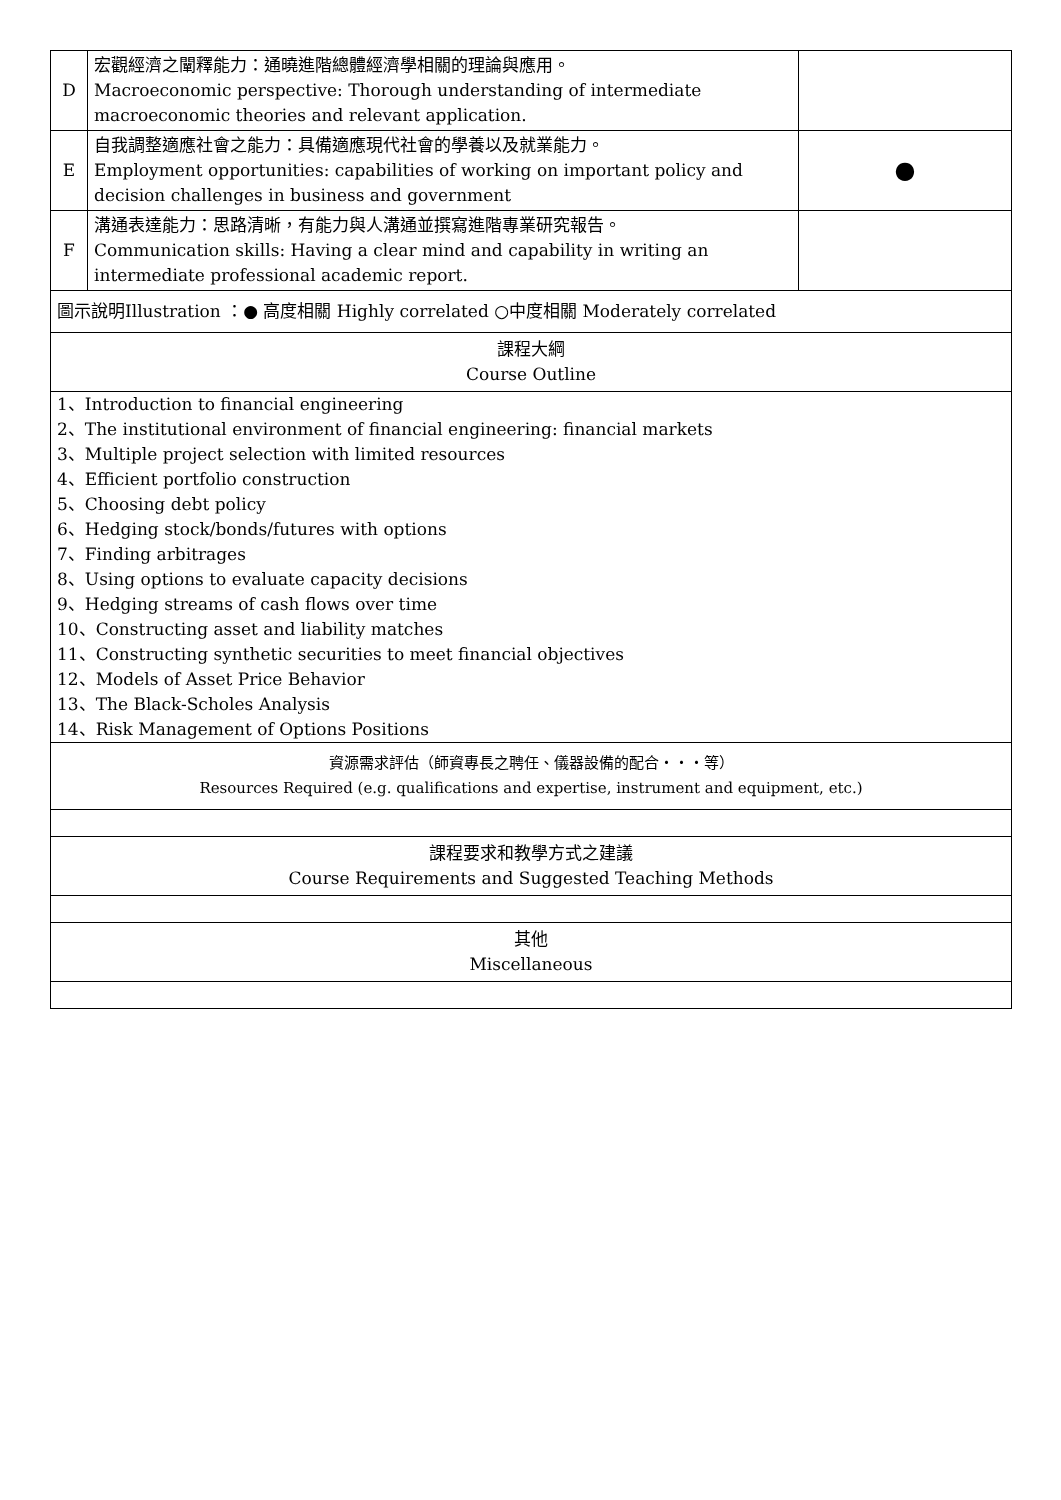| D | 宏觀經濟之闡釋能力：通曉進階總體經濟學相關的理論與應用。 Macroeconomic perspective: Thorough understanding of intermediate macroeconomic theories and relevant application. | |
| E | 自我調整適應社會之能力：具備適應現代社會的學養以及就業能力。 Employment opportunities: capabilities of working on important policy and decision challenges in business and government | ● |
| F | 溝通表達能力：思路清晰，有能力與人溝通並撰寫進階專業研究報告。 Communication skills: Having a clear mind and capability in writing an intermediate professional academic report. | |
| 圖示說明Illustration ：● 高度相關 Highly correlated ○中度相關 Moderately correlated | | |
| 課程大綱 Course Outline | | |
| 1、Introduction to financial engineering 2、The institutional environment of financial engineering: financial markets 3、Multiple project selection with limited resources 4、Efficient portfolio construction 5、Choosing debt policy 6、Hedging stock/bonds/futures with options 7、Finding arbitrages 8、Using options to evaluate capacity decisions 9、Hedging streams of cash flows over time 10、Constructing asset and liability matches 11、Constructing synthetic securities to meet financial objectives 12、Models of Asset Price Behavior 13、The Black-Scholes Analysis 14、Risk Management of Options Positions | | |
| 資源需求評估（師資專長之聘任、儀器設備的配合‧‧‧等） Resources Required (e.g. qualifications and expertise, instrument and equipment, etc.) | | |
| 課程要求和教學方式之建議 Course Requirements and Suggested Teaching Methods | | |
| 其他 Miscellaneous | | |